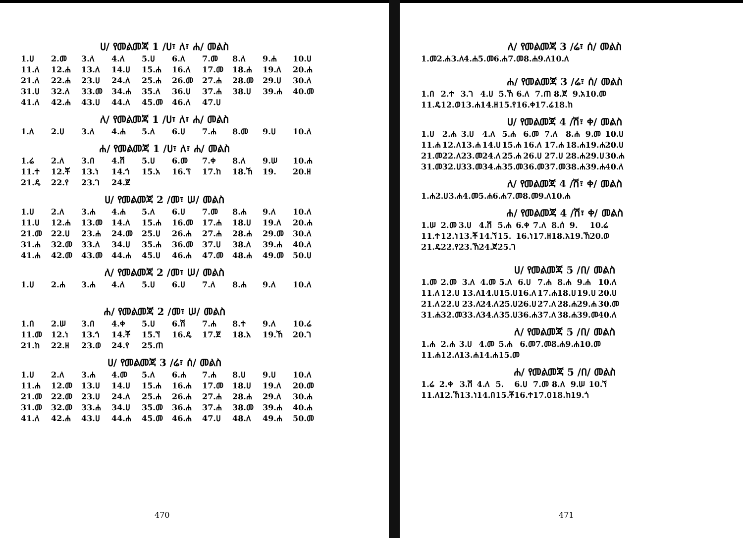ሀ/ የመልመጃ 1 /ሀ፣ ለ፣ ሐ/ መልስ
| 1.ሀ | 2.መ | 3.ለ | 4.ለ | 5.ሀ | 6.ለ | 7.መ | 8.ለ | 9.ሐ | 10.ሀ |
| 11.ለ | 12.ሐ | 13.ለ | 14.ሀ | 15.ሐ | 16.ለ | 17.መ | 18.ሐ | 19.ለ | 20.ሐ |
| 21.ለ | 22.ሐ | 23.ሀ | 24.ለ | 25.ሐ | 26.መ | 27.ሐ | 28.መ | 29.ሀ | 30.ለ |
| 31.ሀ | 32.ለ | 33.መ | 34.ሐ | 35.ለ | 36.ሀ | 37.ሐ | 38.ሀ | 39.ሐ | 40.መ |
| 41.ለ | 42.ሐ | 43.ሀ | 44.ለ | 45.መ | 46.ለ | 47.ሀ | | | |
ለ/ የመልመጃ 1 /ሀ፣ ለ፣ ሐ/ መልስ
| 1.ለ | 2.ሀ | 3.ለ | 4.ሐ | 5.ለ | 6.ሀ | 7.ሐ | 8.መ | 9.ሀ | 10.ለ |
ሐ/ የመልመጃ 1 /ሀ፣ ለ፣ ሐ/ መልስ
| 1.ሬ | 2.ለ | 3.በ | 4.ሽ | 5.ሀ | 6.መ | 7.ቀ | 8.ለ | 9.ሠ | 10.ሐ |
| 11.ተ | 12.ቾ | 13.ነ | 14.ጎ | 15.አ | 16.ፕ | 17.ከ | 18.ኸ | 19. | 20.ዘ |
| 21.ዴ | 22.የ | 23.ገ | 24.ጀ | | | | | | |
ሀ/ የመልመጃ 2 /መ፣ ሠ/ መልስ
| 1.ሀ | 2.ለ | 3.ሐ | 4.ሐ | 5.ለ | 6.ሀ | 7.መ | 8.ሐ | 9.ለ | 10.ለ |
| 11.ሀ | 12.ሐ | 13.መ | 14.ለ | 15.ሐ | 16.መ | 17.ሐ | 18.ሀ | 19.ለ | 20.ሐ |
| 21.መ | 22.ሀ | 23.ሐ | 24.መ | 25.ሀ | 26.ሐ | 27.ሐ | 28.ሐ | 29.መ | 30.ለ |
| 31.ሐ | 32.መ | 33.ለ | 34.ሀ | 35.ሐ | 36.መ | 37.ሀ | 38.ለ | 39.ሐ | 40.ለ |
| 41.ሐ | 42.መ | 43.መ | 44.ሐ | 45.ሀ | 46.ሐ | 47.መ | 48.ሐ | 49.መ | 50.ሀ |
ለ/ የመልመጃ 2 /መ፣ ሠ/ መልስ
| 1.ሀ | 2.ሐ | 3.ሐ | 4.ለ | 5.ሀ | 6.ሀ | 7.ለ | 8.ሐ | 9.ለ | 10.ለ |
ሐ/ የመልመጃ 2 /መ፣ ሠ/ መልስ
| 1.በ | 2.ሠ | 3.በ | 4.ቀ | 5.ሀ | 6.ሽ | 7.ሐ | 8.ተ | 9.ለ | 10.ሬ |
| 11.መ | 12.ነ | 13.ጎ | 14.ቾ | 15.ኘ | 16.ዴ | 17.ጀ | 18.አ | 19.ኸ | 20.ገ |
| 21.ከ | 22.ዘ | 23.ወ | 24.የ | 25.ጠ | | | | | |
ሀ/ የመልመጃ 3 /ሬ፣ ሰ/ መልስ
| 1.ሀ | 2.ለ | 3.ሐ | 4.መ | 5.ለ | 6.ሐ | 7.ሐ | 8.ሀ | 9.ሀ | 10.ለ |
| 11.ሐ | 12.መ | 13.ሀ | 14.ሀ | 15.ሐ | 16.ሐ | 17.መ | 18.ሀ | 19.ለ | 20.መ |
| 21.መ | 22.መ | 23.ሀ | 24.ለ | 25.ሐ | 26.ሐ | 27.ሐ | 28.ሐ | 29.ለ | 30.ሐ |
| 31.መ | 32.መ | 33.ሐ | 34.ሀ | 35.መ | 36.ሐ | 37.ሐ | 38.መ | 39.ሐ | 40.ሐ |
| 41.ለ | 42.ሐ | 43.ሀ | 44.ሐ | 45.መ | 46.ሐ | 47.ሀ | 48.ለ | 49.ሐ | 50.መ |
470
ለ/ የመልመጃ 3 /ሬ፣ ሰ/ መልስ
| 1.መ | 2.ሐ | 3.ለ | 4.ሐ | 5.መ | 6.ሐ | 7.መ | 8.ሐ | 9.ለ | 10.ለ |
ሐ/ የመልመጃ 3 /ሬ፣ ሰ/ መልስ
| 1.በ | 2.ተ | 3.ገ | 4.ሀ | 5.ኸ | 6.ለ | 7.ጠ | 8.ጀ | 9.አ | 10.መ |
| 11.ዴ | 12.ወ | 13.ሐ | 14.ዘ | 15.የ | 16.ቀ | 17.ሬ | 18.ከ | | |
ሀ/ የመልመጃ 4 /ሽ፣ ቀ/ መልስ
| 1.ሀ | 2.ሐ | 3.ሀ | 4.ለ | 5.ሐ | 6.መ | 7.ለ | 8.ሐ | 9.መ | 10.ሀ |
| 11.ሐ | 12.ለ | 13.ሐ | 14.ሀ | 15.ሐ | 16.ለ | 17.ሐ | 18.ሐ | 19.ሐ | 20.ሀ |
| 21.መ | 22.ለ | 23.መ | 24.ለ | 25.ሐ | 26.ሀ | 27.ሀ | 28.ሐ | 29.ሀ | 30.ሐ |
| 31.መ | 32.ሀ | 33.መ | 34.ሐ | 35.መ | 36.መ | 37.መ | 38.ሐ | 39.ሐ | 40.ለ |
ለ/ የመልመጃ 4 /ሽ፣ ቀ/ መልስ
| 1.ሐ | 2.ሀ | 3.ሐ | 4.መ | 5.ሐ | 6.ሐ | 7.መ | 8.መ | 9.ለ | 10.ሐ |
ሐ/ የመልመጃ 4 /ሽ፣ ቀ/ መልስ
| 1.ሠ | 2.መ | 3.ሀ | 4.ሽ | 5.ሐ | 6.ቀ | 7.ለ | 8.ሰ | 9. | 10.ሬ |
| 11.ተ | 12.ነ | 13.ቾ | 14.ኘ | 15. | 16.ነ | 17.ዘ | 18.አ | 19.ኸ | 20.ወ |
| 21.ዴ | 22.የ | 23.ኸ | 24.ጀ | 25.ገ | | | | | |
ሀ/ የመልመጃ 5 /በ/ መልስ
| 1.መ | 2.መ | 3.ለ | 4.መ | 5.ለ | 6.ሀ | 7.ሐ | 8.ሐ | 9.ሐ | 10.ለ |
| 11.ለ | 12.ሀ | 13.ለ | 14.ሀ | 15.ሀ | 16.ለ | 17.ሐ | 18.ሀ | 19.ሀ | 20.ሀ |
| 21.ለ | 22.ሀ | 23.ለ | 24.ለ | 25.ሀ | 26.ሀ | 27.ለ | 28.ሐ | 29.ሐ | 30.መ |
| 31.ሐ | 32.መ | 33.ለ | 34.ለ | 35.ሀ | 36.ሐ | 37.ለ | 38.ሐ | 39.መ | 40.ለ |
ለ/ የመልመጃ 5 /በ/ መልስ
| 1.ሐ | 2.ሐ | 3.ሀ | 4.መ | 5.ሐ | 6.መ | 7.መ | 8.ሐ | 9.ሐ | 10.መ |
| 11.ሐ | 12.ለ | 13.ሐ | 14.ሐ | 15.መ | | | | | |
ሐ/ የመልመጃ 5 /በ/ መልስ
| 1.ሬ | 2.ቀ | 3.ሽ | 4.ለ | 5. | 6.ሀ | 7.መ | 8.ለ | 9.ሠ | 10.ኘ |
| 11.ለ | 12.ኸ | 13.ነ | 14.በ | 15.ቾ | 16.ተ | 17.ዐ | 18.ከ | 19.ጎ | |
471